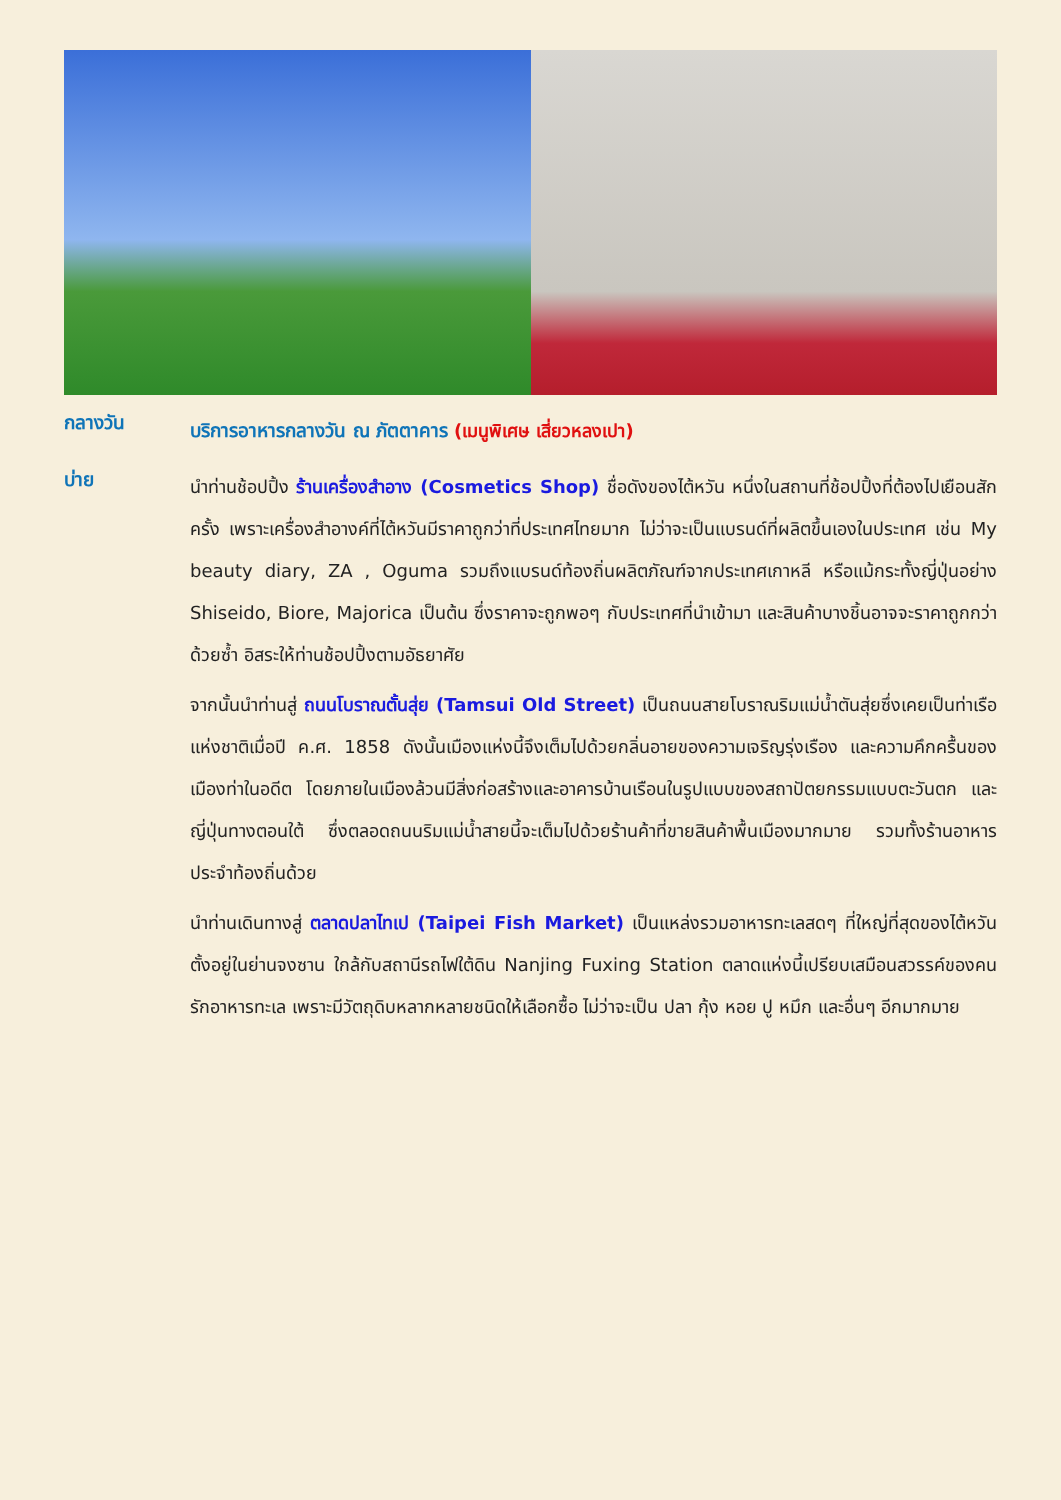กลางวัน
บริการอาหารกลางวัน ณ ภัตตาคาร (เมนูพิเศษ เสี่ยวหลงเปา)
บ่าย
นำท่านช้อปปิ้ง ร้านเครื่องสำอาง (Cosmetics Shop) ชื่อดังของไต้หวัน หนึ่งในสถานที่ช้อปปิ้งที่ต้องไปเยือนสักครั้ง เพราะเครื่องสำอางค์ที่ไต้หวันมีราคาถูกว่าที่ประเทศไทยมาก ไม่ว่าจะเป็นแบรนด์ที่ผลิตขึ้นเองในประเทศ เช่น My beauty diary, ZA , Oguma รวมถึงแบรนด์ท้องถิ่นผลิตภัณฑ์จากประเทศเกาหลี หรือแม้กระทั้งญี่ปุ่นอย่าง Shiseido, Biore, Majorica เป็นต้น ซึ่งราคาจะถูกพอๆ กับประเทศที่นำเข้ามา และสินค้าบางชิ้นอาจจะราคาถูกกว่าด้วยซ้ำ อิสระให้ท่านช้อปปิ้งตามอัธยาศัย
จากนั้นนำท่านสู่ ถนนโบราณตั้นสุ่ย (Tamsui Old Street) เป็นถนนสายโบราณริมแม่น้ำตันสุ่ยซึ่งเคยเป็นท่าเรือแห่งชาติเมื่อปี ค.ศ. 1858 ดังนั้นเมืองแห่งนี้จึงเต็มไปด้วยกลิ่นอายของความเจริญรุ่งเรือง และความคึกครื้นของเมืองท่าในอดีต โดยภายในเมืองล้วนมีสิ่งก่อสร้างและอาคารบ้านเรือนในรูปแบบของสถาปัตยกรรมแบบตะวันตก และญี่ปุ่นทางตอนใต้ ซึ่งตลอดถนนริมแม่น้ำสายนี้จะเต็มไปด้วยร้านค้าที่ขายสินค้าพื้นเมืองมากมาย รวมทั้งร้านอาหารประจำท้องถิ่นด้วย
นำท่านเดินทางสู่ ตลาดปลาไทเป (Taipei Fish Market) เป็นแหล่งรวมอาหารทะเลสดๆ ที่ใหญ่ที่สุดของไต้หวัน ตั้งอยู่ในย่านจงซาน ใกล้กับสถานีรถไฟใต้ดิน Nanjing Fuxing Station ตลาดแห่งนี้เปรียบเสมือนสวรรค์ของคนรักอาหารทะเล เพราะมีวัตถุดิบหลากหลายชนิดให้เลือกซื้อ ไม่ว่าจะเป็น ปลา กุ้ง หอย ปู หมึก และอื่นๆ อีกมากมาย